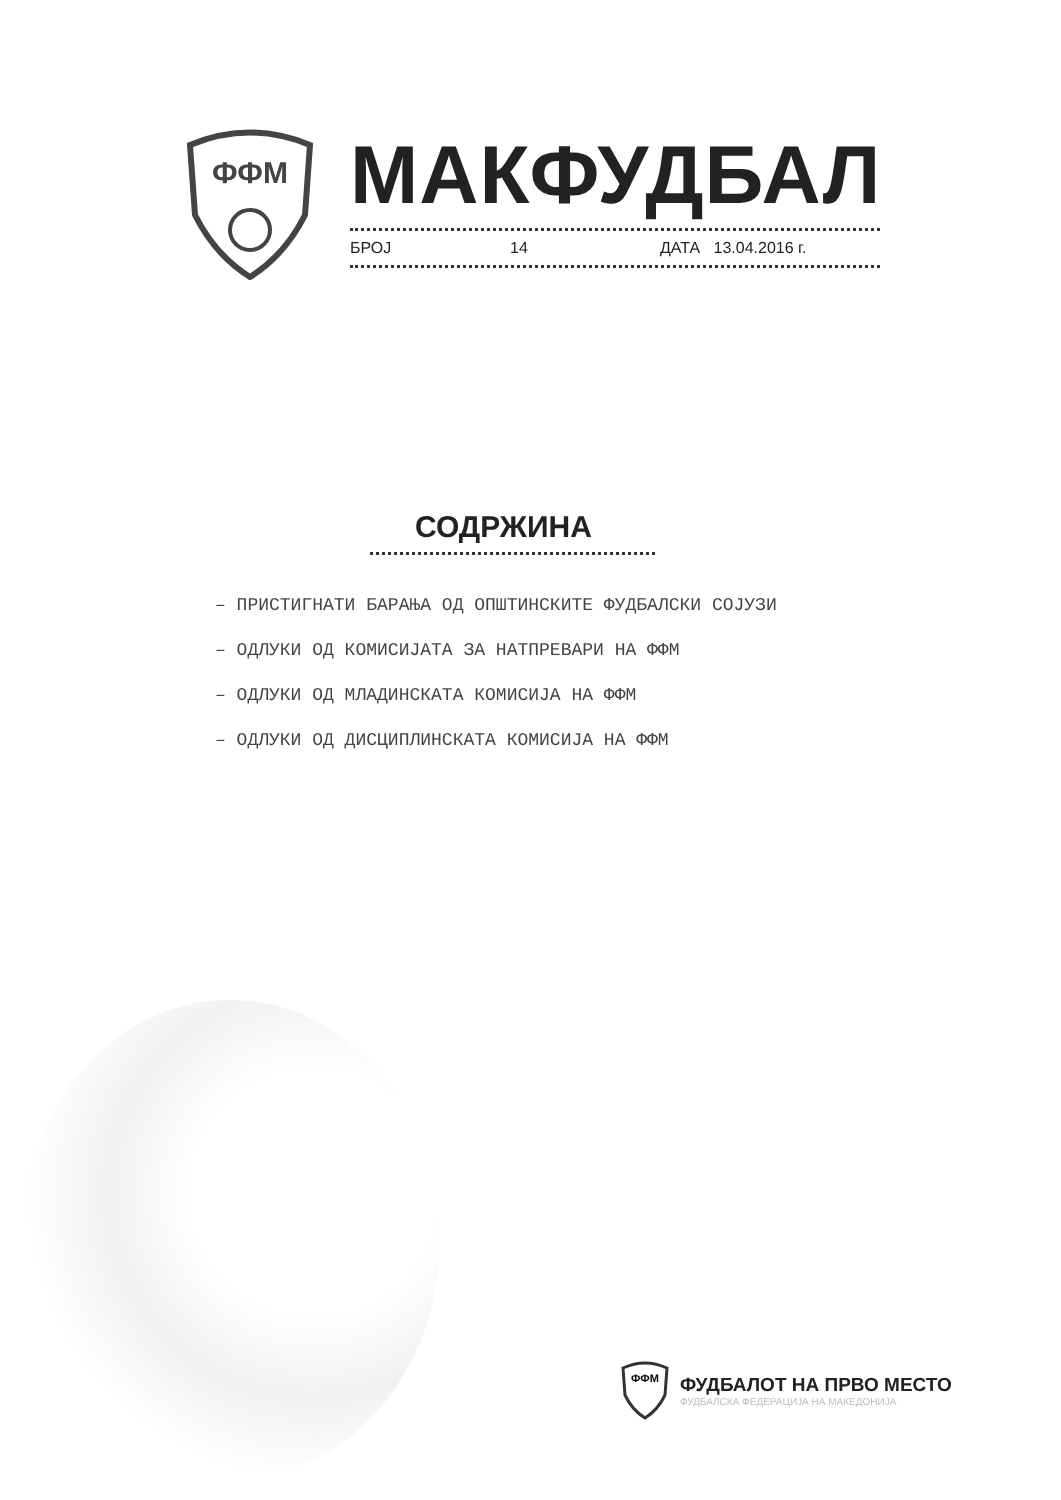ФФМ
МАКФУДБАЛ
БРОЈ 14 ДАТА 13.04.2016 г.
СОДРЖИНА
– ПРИСТИГНАТИ БАРАЊА ОД ОПШТИНСКИТЕ ФУДБАЛСКИ СОЈУЗИ
– ОДЛУКИ ОД КОМИСИЈАТА ЗА НАТПРЕВАРИ НА ФФМ
– ОДЛУКИ ОД МЛАДИНСКАТА КОМИСИЈА НА ФФМ
– ОДЛУКИ ОД ДИСЦИПЛИНСКАТА КОМИСИЈА НА ФФМ
ФФМ
ФУДБАЛОТ НА ПРВО МЕСТО
ФУДБАЛСКА ФЕДЕРАЦИЈА НА МАКЕДОНИЈА